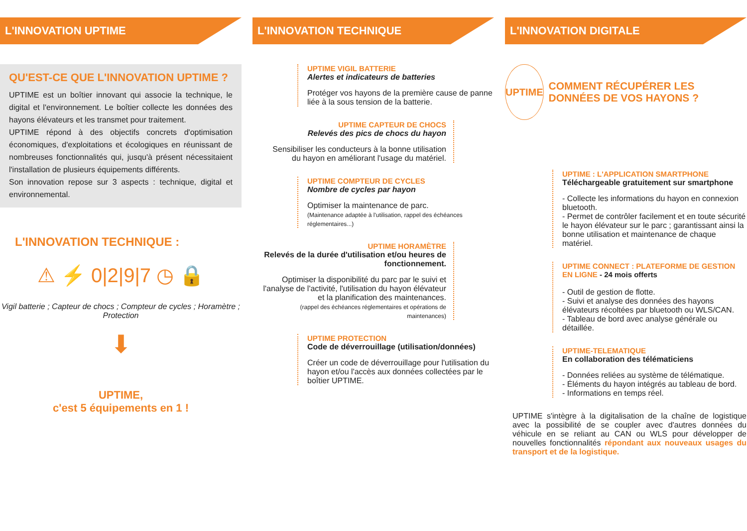L'INNOVATION UPTIME
QU'EST-CE QUE L'INNOVATION UPTIME ?
UPTIME est un boîtier innovant qui associe la technique, le digital et l'environnement. Le boîtier collecte les données des hayons élévateurs et les transmet pour traitement.
UPTIME répond à des objectifs concrets d'optimisation économiques, d'exploitations et écologiques en réunissant de nombreuses fonctionnalités qui, jusqu'à présent nécessitaient l'installation de plusieurs équipements différents.
Son innovation repose sur 3 aspects : technique, digital et environnemental.
L'INNOVATION TECHNIQUE :
⚠ ⚡ 0|2|9|7 ◷ 🔒
Vigil batterie ; Capteur de chocs ; Compteur de cycles ; Horamètre ; Protection
⬇
UPTIME,
c'est 5 équipements en 1 !
L'INNOVATION TECHNIQUE
UPTIME VIGIL BATTERIE
Alertes et indicateurs de batteries
Protéger vos hayons de la première cause de panne liée à la sous tension de la batterie.
UPTIME CAPTEUR DE CHOCS
Relevés des pics de chocs du hayon
Sensibiliser les conducteurs à la bonne utilisation du hayon en améliorant l'usage du matériel.
UPTIME COMPTEUR DE CYCLES
Nombre de cycles par hayon
Optimiser la maintenance de parc.
(Maintenance adaptée à l'utilisation, rappel des échéances réglementaires...)
UPTIME HORAMÈTRE
Relevés de la durée d'utilisation et/ou heures de fonctionnement.
Optimiser la disponibilité du parc par le suivi et l'analyse de l'activité, l'utilisation du hayon élévateur et la planification des maintenances.
(rappel des échéances réglementaires et opérations de maintenances)
UPTIME PROTECTION
Code de déverrouillage (utilisation/données)
Créer un code de déverrouillage pour l'utilisation du hayon et/ou l'accès aux données collectées par le boîtier UPTIME.
L'INNOVATION DIGITALE
UPTIME
COMMENT RÉCUPÉRER LES DONNÉES DE VOS HAYONS ?
UPTIME : L'APPLICATION SMARTPHONE
Téléchargeable gratuitement sur smartphone
- Collecte les informations du hayon en connexion bluetooth.
- Permet de contrôler facilement et en toute sécurité le hayon élévateur sur le parc ; garantissant ainsi la bonne utilisation et maintenance de chaque matériel.
UPTIME CONNECT : PLATEFORME DE GESTION EN LIGNE - 24 mois offerts
- Outil de gestion de flotte.
- Suivi et analyse des données des hayons élévateurs récoltées par bluetooth ou WLS/CAN.
- Tableau de bord avec analyse générale ou détaillée.
UPTIME-TELEMATIQUE
En collaboration des télématiciens
- Données reliées au système de télématique.
- Éléments du hayon intégrés au tableau de bord.
- Informations en temps réel.
UPTIME s'intègre à la digitalisation de la chaîne de logistique avec la possibilité de se coupler avec d'autres données du véhicule en se reliant au CAN ou WLS pour développer de nouvelles fonctionnalités répondant aux nouveaux usages du transport et de la logistique.